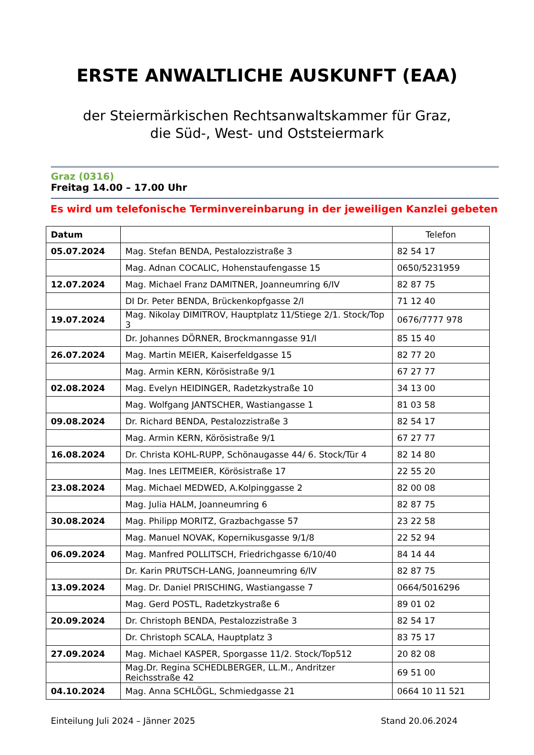ERSTE ANWALTLICHE AUSKUNFT (EAA)
der Steiermärkischen Rechtsanwaltskammer für Graz,
die Süd-, West- und Oststeiermark
Graz (0316)
Freitag 14.00 – 17.00 Uhr
Es wird um telefonische Terminvereinbarung in der jeweiligen Kanzlei gebeten
| Datum | | Telefon |
| --- | --- | --- |
| 05.07.2024 | Mag. Stefan BENDA, Pestalozzistraße 3 | 82 54 17 |
| | Mag. Adnan COCALIC, Hohenstaufengasse 15 | 0650/5231959 |
| 12.07.2024 | Mag. Michael Franz DAMITNER, Joanneumring 6/IV | 82 87 75 |
| | DI Dr. Peter BENDA, Brückenkopfgasse 2/I | 71 12 40 |
| 19.07.2024 | Mag. Nikolay DIMITROV, Hauptplatz 11/Stiege 2/1. Stock/Top 3 | 0676/7777 978 |
| | Dr. Johannes DÖRNER, Brockmanngasse 91/I | 85 15 40 |
| 26.07.2024 | Mag. Martin MEIER, Kaiserfeldgasse 15 | 82 77 20 |
| | Mag. Armin KERN, Körösistraße 9/1 | 67 27 77 |
| 02.08.2024 | Mag. Evelyn HEIDINGER, Radetzkystraße 10 | 34 13 00 |
| | Mag. Wolfgang JANTSCHER, Wastiangasse 1 | 81 03 58 |
| 09.08.2024 | Dr. Richard BENDA, Pestalozzistraße 3 | 82 54 17 |
| | Mag. Armin KERN, Körösistraße 9/1 | 67 27 77 |
| 16.08.2024 | Dr. Christa KOHL-RUPP, Schönaugasse 44/ 6. Stock/Tür 4 | 82 14 80 |
| | Mag. Ines LEITMEIER, Körösistraße 17 | 22 55 20 |
| 23.08.2024 | Mag. Michael MEDWED, A.Kolpinggasse 2 | 82 00 08 |
| | Mag. Julia HALM, Joanneumring 6 | 82 87 75 |
| 30.08.2024 | Mag. Philipp MORITZ, Grazbachgasse 57 | 23 22 58 |
| | Mag. Manuel NOVAK, Kopernikusgasse 9/1/8 | 22 52 94 |
| 06.09.2024 | Mag. Manfred POLLITSCH, Friedrichgasse 6/10/40 | 84 14 44 |
| | Dr. Karin PRUTSCH-LANG, Joanneumring 6/IV | 82 87 75 |
| 13.09.2024 | Mag. Dr. Daniel PRISCHING, Wastiangasse 7 | 0664/5016296 |
| | Mag. Gerd POSTL, Radetzkystraße 6 | 89 01 02 |
| 20.09.2024 | Dr. Christoph BENDA, Pestalozzistraße 3 | 82 54 17 |
| | Dr. Christoph SCALA, Hauptplatz 3 | 83 75 17 |
| 27.09.2024 | Mag. Michael KASPER, Sporgasse 11/2. Stock/Top512 | 20 82 08 |
| | Mag.Dr. Regina SCHEDLBERGER, LL.M., Andritzer Reichsstraße 42 | 69 51 00 |
| 04.10.2024 | Mag. Anna SCHLÖGL, Schmiedgasse 21 | 0664 10 11 521 |
Einteilung Juli 2024 – Jänner 2025 Stand 20.06.2024